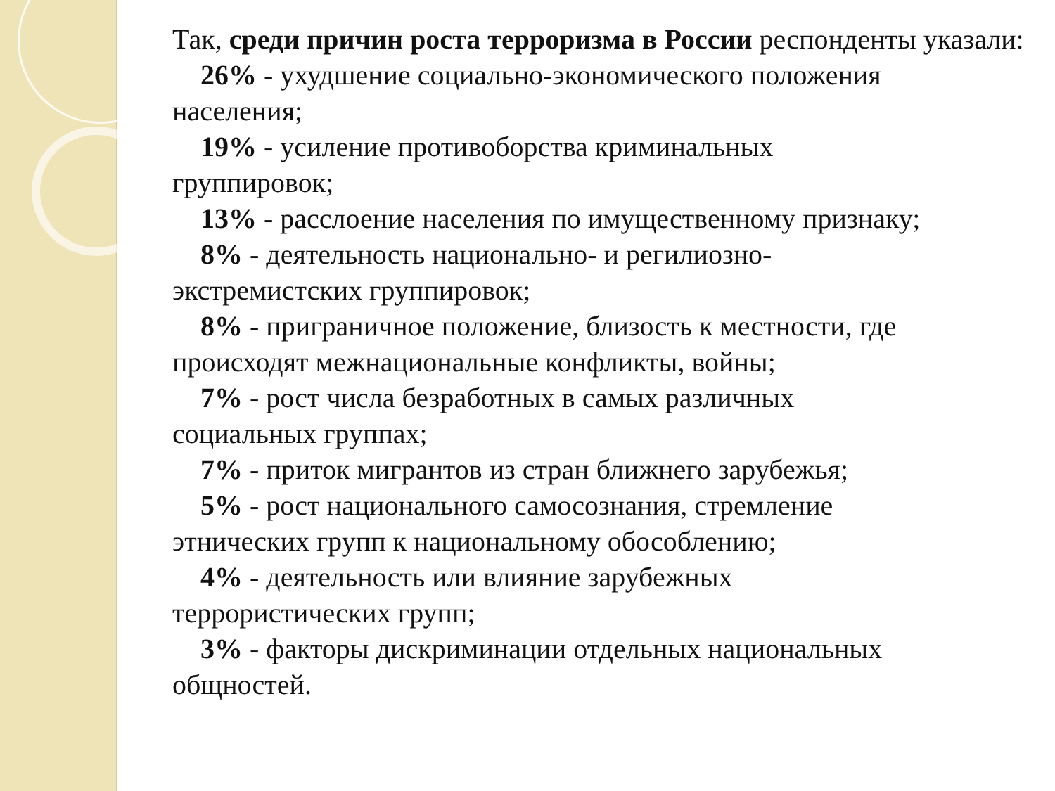Так, среди причин роста терроризма в России респонденты указали:
26% - ухудшение социально-экономического положения
населения;
19% - усиление противоборства криминальных
группировок;
13% - расслоение населения по имущественному признаку;
8% - деятельность национально- и регилиозно-
экстремистских группировок;
8% - приграничное положение, близость к местности, где
происходят межнациональные конфликты, войны;
7% - рост числа безработных в самых различных
социальных группах;
7% - приток мигрантов из стран ближнего зарубежья;
5% - рост национального самосознания, стремление
этнических групп к национальному обособлению;
4% - деятельность или влияние зарубежных
террористических групп;
3% - факторы дискриминации отдельных национальных
общностей.